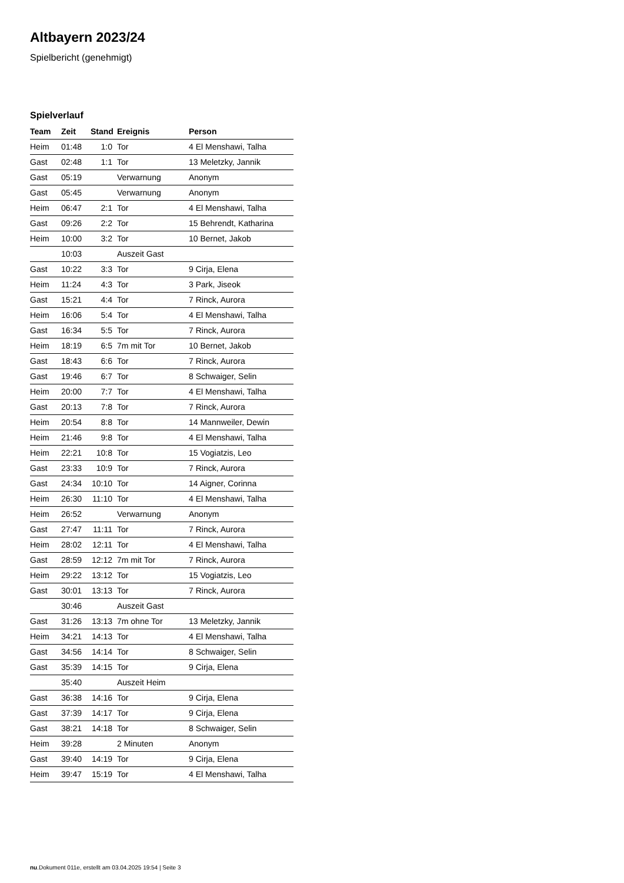Altbayern 2023/24
Spielbericht (genehmigt)
Spielverlauf
| Team | Zeit | Stand | Ereignis | Person |
| --- | --- | --- | --- | --- |
| Heim | 01:48 | 1:0 | Tor | 4 El Menshawi, Talha |
| Gast | 02:48 | 1:1 | Tor | 13 Meletzky, Jannik |
| Gast | 05:19 | | Verwarnung | Anonym |
| Gast | 05:45 | | Verwarnung | Anonym |
| Heim | 06:47 | 2:1 | Tor | 4 El Menshawi, Talha |
| Gast | 09:26 | 2:2 | Tor | 15 Behrendt, Katharina |
| Heim | 10:00 | 3:2 | Tor | 10 Bernet, Jakob |
| | 10:03 | | Auszeit Gast | |
| Gast | 10:22 | 3:3 | Tor | 9 Cirja, Elena |
| Heim | 11:24 | 4:3 | Tor | 3 Park, Jiseok |
| Gast | 15:21 | 4:4 | Tor | 7 Rinck, Aurora |
| Heim | 16:06 | 5:4 | Tor | 4 El Menshawi, Talha |
| Gast | 16:34 | 5:5 | Tor | 7 Rinck, Aurora |
| Heim | 18:19 | 6:5 | 7m mit Tor | 10 Bernet, Jakob |
| Gast | 18:43 | 6:6 | Tor | 7 Rinck, Aurora |
| Gast | 19:46 | 6:7 | Tor | 8 Schwaiger, Selin |
| Heim | 20:00 | 7:7 | Tor | 4 El Menshawi, Talha |
| Gast | 20:13 | 7:8 | Tor | 7 Rinck, Aurora |
| Heim | 20:54 | 8:8 | Tor | 14 Mannweiler, Dewin |
| Heim | 21:46 | 9:8 | Tor | 4 El Menshawi, Talha |
| Heim | 22:21 | 10:8 | Tor | 15 Vogiatzis, Leo |
| Gast | 23:33 | 10:9 | Tor | 7 Rinck, Aurora |
| Gast | 24:34 | 10:10 | Tor | 14 Aigner, Corinna |
| Heim | 26:30 | 11:10 | Tor | 4 El Menshawi, Talha |
| Heim | 26:52 | | Verwarnung | Anonym |
| Gast | 27:47 | 11:11 | Tor | 7 Rinck, Aurora |
| Heim | 28:02 | 12:11 | Tor | 4 El Menshawi, Talha |
| Gast | 28:59 | 12:12 | 7m mit Tor | 7 Rinck, Aurora |
| Heim | 29:22 | 13:12 | Tor | 15 Vogiatzis, Leo |
| Gast | 30:01 | 13:13 | Tor | 7 Rinck, Aurora |
| | 30:46 | | Auszeit Gast | |
| Gast | 31:26 | 13:13 | 7m ohne Tor | 13 Meletzky, Jannik |
| Heim | 34:21 | 14:13 | Tor | 4 El Menshawi, Talha |
| Gast | 34:56 | 14:14 | Tor | 8 Schwaiger, Selin |
| Gast | 35:39 | 14:15 | Tor | 9 Cirja, Elena |
| | 35:40 | | Auszeit Heim | |
| Gast | 36:38 | 14:16 | Tor | 9 Cirja, Elena |
| Gast | 37:39 | 14:17 | Tor | 9 Cirja, Elena |
| Gast | 38:21 | 14:18 | Tor | 8 Schwaiger, Selin |
| Heim | 39:28 | | 2 Minuten | Anonym |
| Gast | 39:40 | 14:19 | Tor | 9 Cirja, Elena |
| Heim | 39:47 | 15:19 | Tor | 4 El Menshawi, Talha |
nu.Dokument 011e, erstellt am 03.04.2025 19:54 | Seite 3